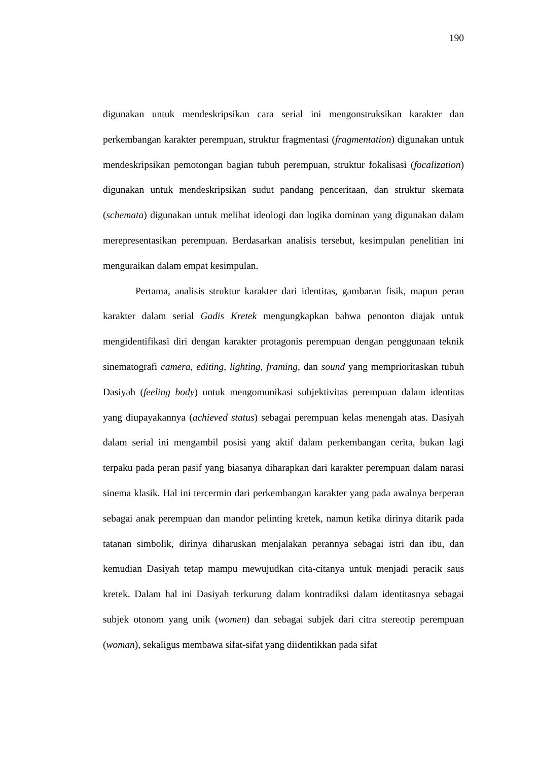190
digunakan untuk mendeskripsikan cara serial ini mengonstruksikan karakter dan perkembangan karakter perempuan, struktur fragmentasi (fragmentation) digunakan untuk mendeskripsikan pemotongan bagian tubuh perempuan, struktur fokalisasi (focalization) digunakan untuk mendeskripsikan sudut pandang penceritaan, dan struktur skemata (schemata) digunakan untuk melihat ideologi dan logika dominan yang digunakan dalam merepresentasikan perempuan. Berdasarkan analisis tersebut, kesimpulan penelitian ini menguraikan dalam empat kesimpulan.
Pertama, analisis struktur karakter dari identitas, gambaran fisik, mapun peran karakter dalam serial Gadis Kretek mengungkapkan bahwa penonton diajak untuk mengidentifikasi diri dengan karakter protagonis perempuan dengan penggunaan teknik sinematografi camera, editing, lighting, framing, dan sound yang memprioritaskan tubuh Dasiyah (feeling body) untuk mengomunikasi subjektivitas perempuan dalam identitas yang diupayakannya (achieved status) sebagai perempuan kelas menengah atas. Dasiyah dalam serial ini mengambil posisi yang aktif dalam perkembangan cerita, bukan lagi terpaku pada peran pasif yang biasanya diharapkan dari karakter perempuan dalam narasi sinema klasik. Hal ini tercermin dari perkembangan karakter yang pada awalnya berperan sebagai anak perempuan dan mandor pelinting kretek, namun ketika dirinya ditarik pada tatanan simbolik, dirinya diharuskan menjalakan perannya sebagai istri dan ibu, dan kemudian Dasiyah tetap mampu mewujudkan cita-citanya untuk menjadi peracik saus kretek. Dalam hal ini Dasiyah terkurung dalam kontradiksi dalam identitasnya sebagai subjek otonom yang unik (women) dan sebagai subjek dari citra stereotip perempuan (woman), sekaligus membawa sifat-sifat yang diidentikkan pada sifat